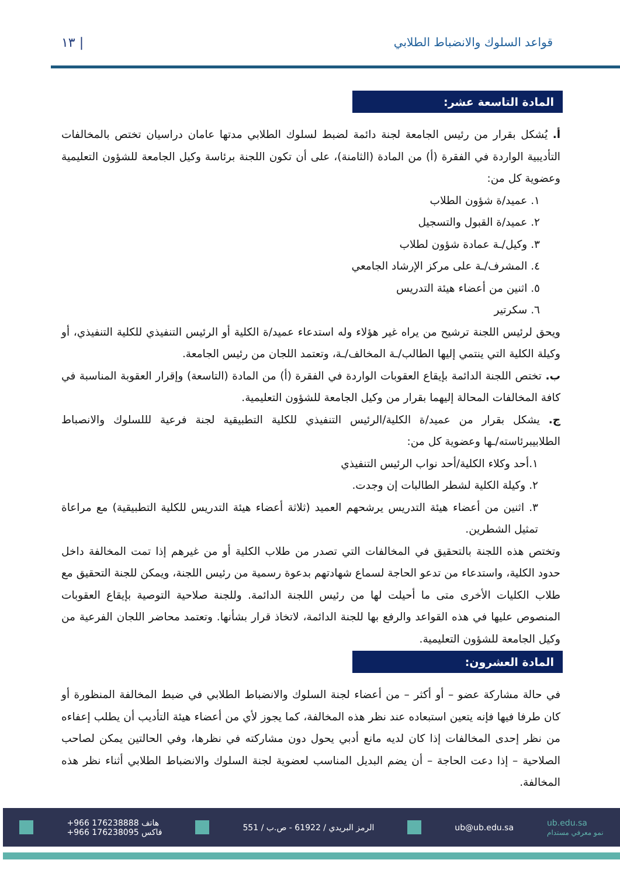قواعد السلوك والانضباط الطلابي | ١٣
المادة التاسعة عشر:
أ. يُشكل بقرار من رئيس الجامعة لجنة دائمة لضبط لسلوك الطلابي مدتها عامان دراسيان تختص بالمخالفات التأديبية الواردة في الفقرة (أ) من المادة (الثامنة)، على أن تكون اللجنة برئاسة وكيل الجامعة للشؤون التعليمية وعضوية كل من:
١. عميد/ة شؤون الطلاب
٢. عميد/ة القبول والتسجيل
٣. وكيل/ـة عمادة شؤون لطلاب
٤. المشرف/ـة على مركز الإرشاد الجامعي
٥. اثنين من أعضاء هيئة التدريس
٦. سكرتير
ويحق لرئيس اللجنة ترشيح من يراه غير هؤلاء وله استدعاء عميد/ة الكلية أو الرئيس التنفيذي للكلية التنفيذي، أو وكيلة الكلية التي ينتمي إليها الطالب/ـة المخالف/ـة، وتعتمد اللجان من رئيس الجامعة.
ب. تختص اللجنة الدائمة بإيقاع العقوبات الواردة في الفقرة (أ) من المادة (التاسعة) وإقرار العقوبة المناسبة في كافة المخالفات المحالة إليهما بقرار من وكيل الجامعة للشؤون التعليمية.
ج. يشكل بقرار من عميد/ة الكلية/الرئيس التنفيذي للكلية التطبيقية لجنة فرعية لللسلوك والانصباط الطلابيبرئاسته/ـها وعضوية كل من:
١.أحد وكلاء الكلية/أحد نواب الرئيس التنفيذي
٢. وكيلة الكلية لشطر الطالبات إن وجدت.
٣. اثنين من أعضاء هيئة التدريس يرشحهم العميد (ثلاثة أعضاء هيئة التدريس للكلية التطبيقية) مع مراعاة تمثيل الشطرين.
وتختص هذه اللجنة بالتحقيق في المخالفات التي تصدر من طلاب الكلية أو من غيرهم إذا تمت المخالفة داخل حدود الكلية، واستدعاء من تدعو الحاجة لسماع شهادتهم بدعوة رسمية من رئيس اللجنة، ويمكن للجنة التحقيق مع طلاب الكليات الأخرى متى ما أحيلت لها من رئيس اللجنة الدائمة. وللجنة صلاحية التوصية بإيقاع العقوبات المنصوص عليها في هذه القواعد والرفع بها للجنة الدائمة، لاتخاذ قرار بشأنها. وتعتمد محاضر اللجان الفرعية من وكيل الجامعة للشؤون التعليمية.
المادة العشرون:
في حالة مشاركة عضو – أو أكثر – من أعضاء لجنة السلوك والانضباط الطلابي في ضبط المخالفة المنظورة أو كان طرفا فيها فإنه يتعين استبعاده عند نظر هذه المخالفة، كما يجوز لأي من أعضاء هيئة التأديب أن يطلب إعفاءه من نظر إحدى المخالفات إذا كان لديه مانع أدبي يحول دون مشاركته في نظرها، وفي الحالتين يمكن لصاحب الصلاحية – إذا دعت الحاجة – أن يضم البديل المناسب لعضوية لجنة السلوك والانضباط الطلابي أثناء نظر هذه المخالفة.
+966 176238888 هاتف
+966 176238095 فاكس الرمز البريدي / 61922 - ص.ب / 551 ub@ub.edu.sa ub.edu.sa
نمو معرفي مستدام